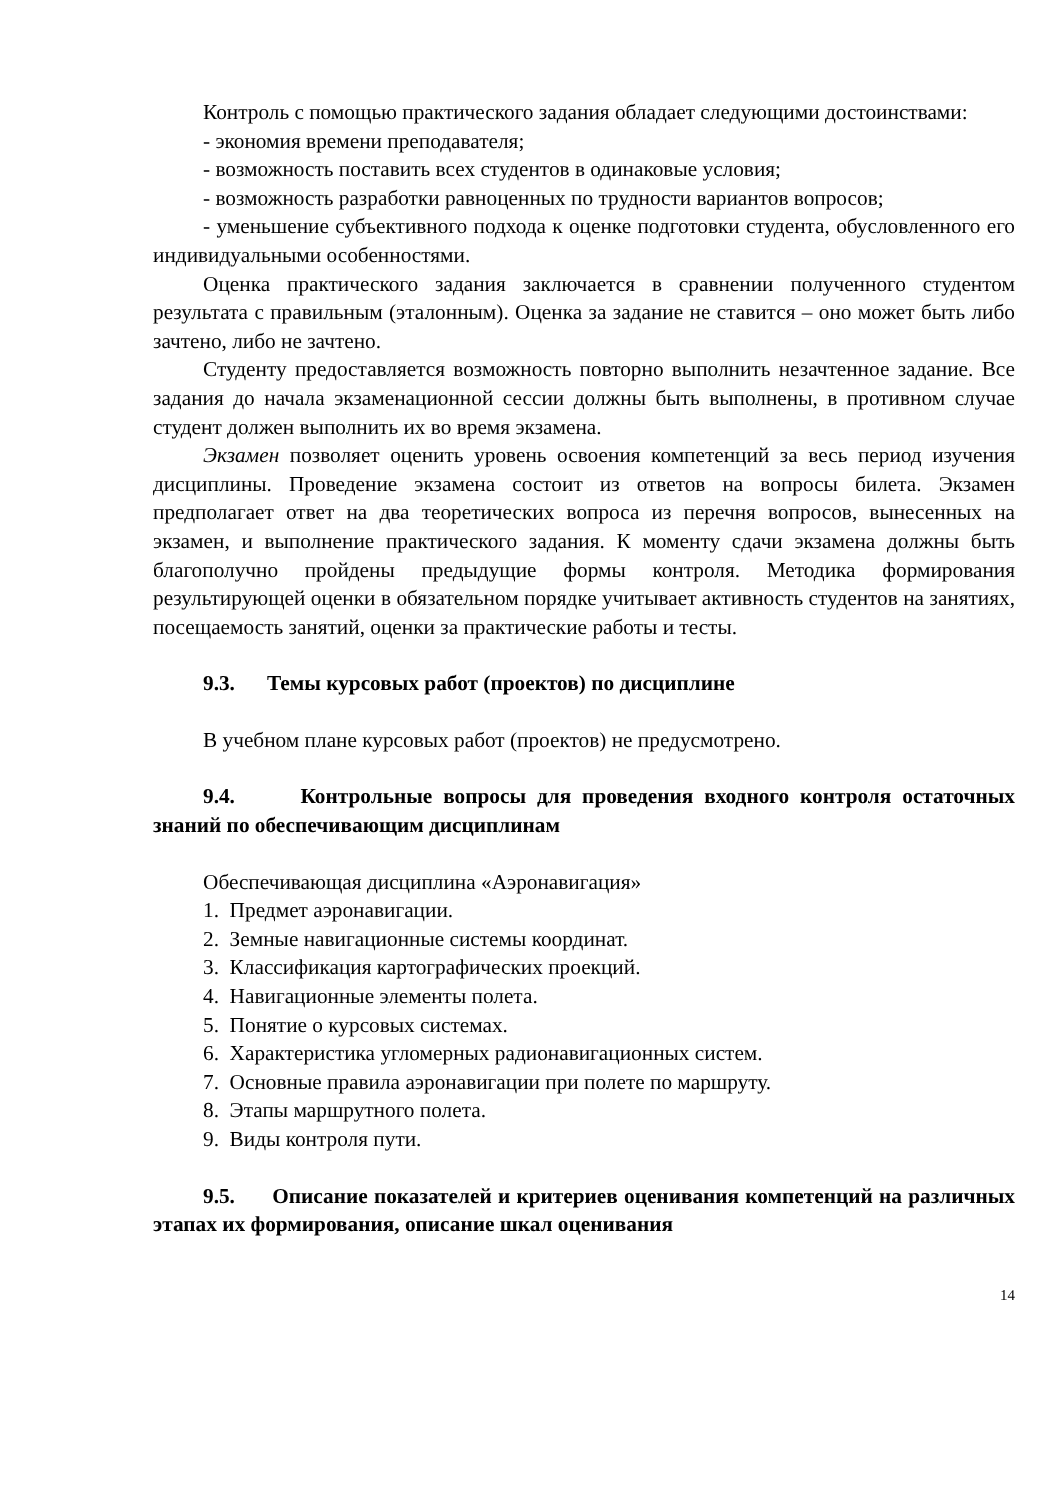Контроль с помощью практического задания обладает следующими достоинствами:
- экономия времени преподавателя;
- возможность поставить всех студентов в одинаковые условия;
- возможность разработки равноценных по трудности вариантов вопросов;
- уменьшение субъективного подхода к оценке подготовки студента, обусловленного его индивидуальными особенностями.
Оценка практического задания заключается в сравнении полученного студентом результата с правильным (эталонным). Оценка за задание не ставится – оно может быть либо зачтено, либо не зачтено.
Студенту предоставляется возможность повторно выполнить незачтенное задание. Все задания до начала экзаменационной сессии должны быть выполнены, в противном случае студент должен выполнить их во время экзамена.
Экзамен позволяет оценить уровень освоения компетенций за весь период изучения дисциплины. Проведение экзамена состоит из ответов на вопросы билета. Экзамен предполагает ответ на два теоретических вопроса из перечня вопросов, вынесенных на экзамен, и выполнение практического задания. К моменту сдачи экзамена должны быть благополучно пройдены предыдущие формы контроля. Методика формирования результирующей оценки в обязательном порядке учитывает активность студентов на занятиях, посещаемость занятий, оценки за практические работы и тесты.
9.3. Темы курсовых работ (проектов) по дисциплине
В учебном плане курсовых работ (проектов) не предусмотрено.
9.4. Контрольные вопросы для проведения входного контроля остаточных знаний по обеспечивающим дисциплинам
Обеспечивающая дисциплина «Аэронавигация»
1. Предмет аэронавигации.
2. Земные навигационные системы координат.
3. Классификация картографических проекций.
4. Навигационные элементы полета.
5. Понятие о курсовых системах.
6. Характеристика угломерных радионавигационных систем.
7. Основные правила аэронавигации при полете по маршруту.
8. Этапы маршрутного полета.
9. Виды контроля пути.
9.5. Описание показателей и критериев оценивания компетенций на различных этапах их формирования, описание шкал оценивания
14